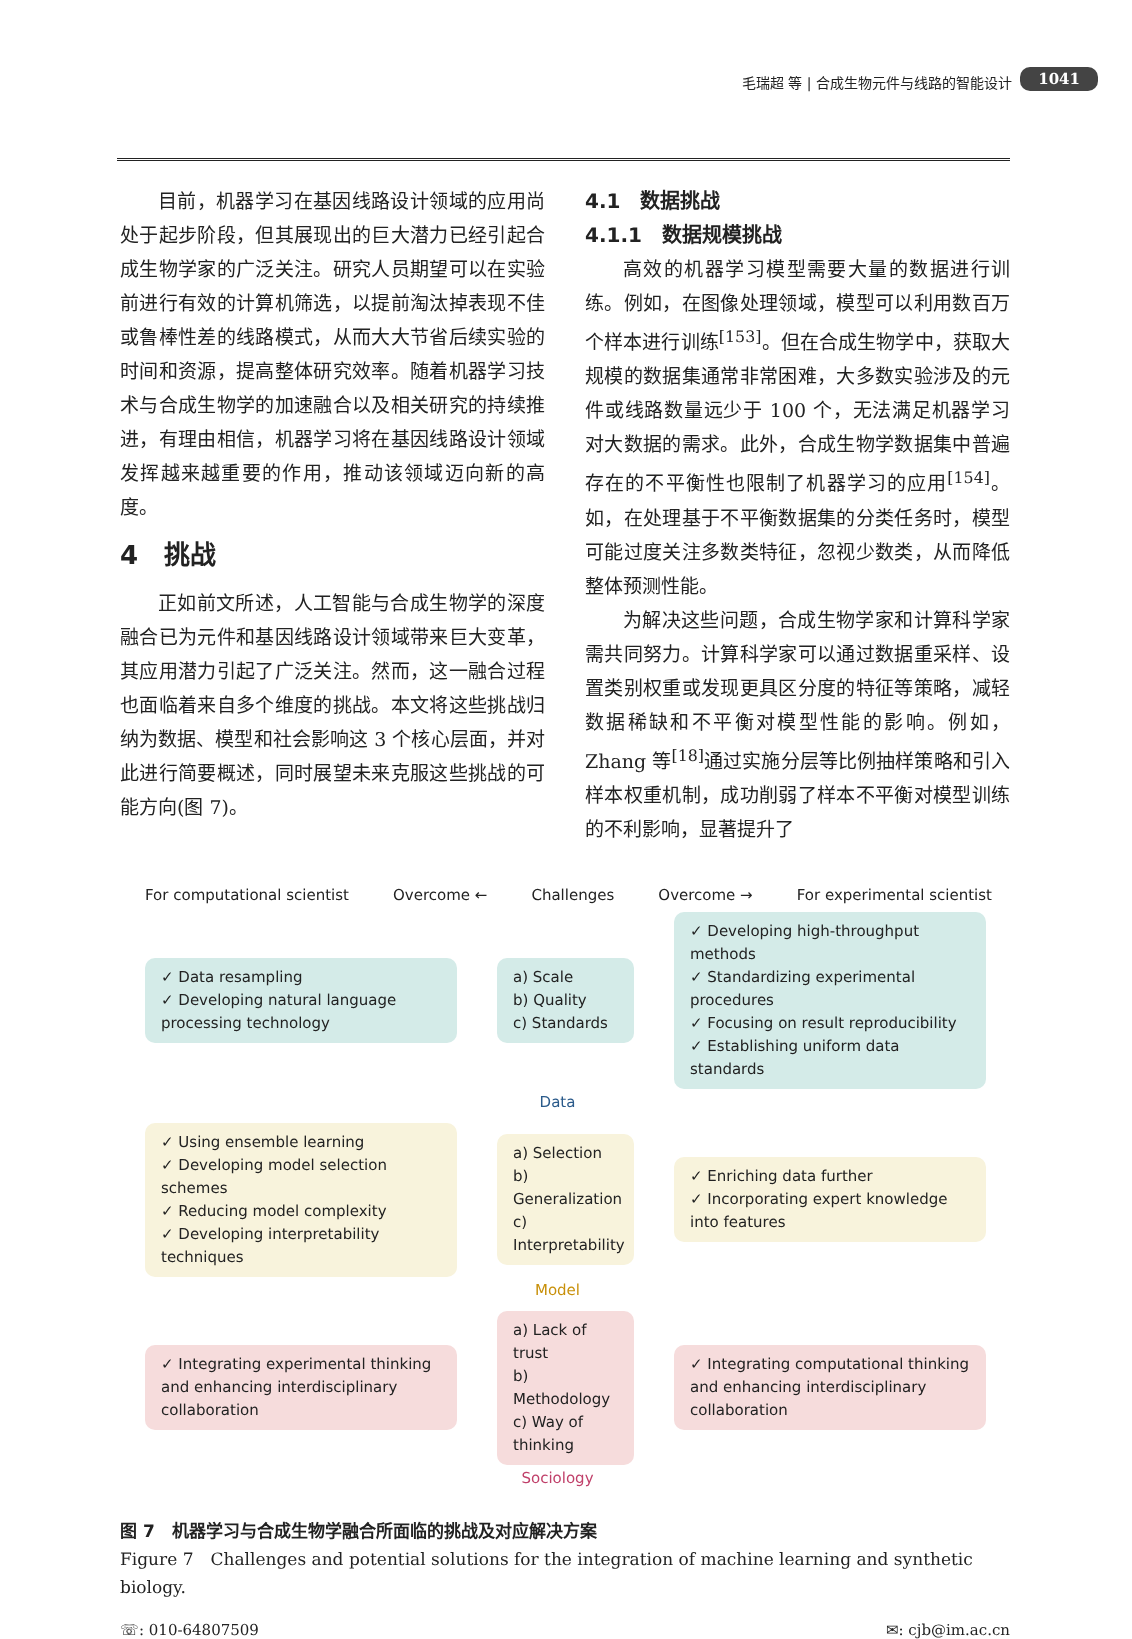毛瑞超 等 | 合成生物元件与线路的智能设计 1041
目前，机器学习在基因线路设计领域的应用尚处于起步阶段，但其展现出的巨大潜力已经引起合成生物学家的广泛关注。研究人员期望可以在实验前进行有效的计算机筛选，以提前淘汰掉表现不佳或鲁棒性差的线路模式，从而大大节省后续实验的时间和资源，提高整体研究效率。随着机器学习技术与合成生物学的加速融合以及相关研究的持续推进，有理由相信，机器学习将在基因线路设计领域发挥越来越重要的作用，推动该领域迈向新的高度。
4　挑战
正如前文所述，人工智能与合成生物学的深度融合已为元件和基因线路设计领域带来巨大变革，其应用潜力引起了广泛关注。然而，这一融合过程也面临着来自多个维度的挑战。本文将这些挑战归纳为数据、模型和社会影响这 3 个核心层面，并对此进行简要概述，同时展望未来克服这些挑战的可能方向(图 7)。
4.1　数据挑战
4.1.1　数据规模挑战
高效的机器学习模型需要大量的数据进行训练。例如，在图像处理领域，模型可以利用数百万个样本进行训练<sup>[153]</sup>。但在合成生物学中，获取大规模的数据集通常非常困难，大多数实验涉及的元件或线路数量远少于 100 个，无法满足机器学习对大数据的需求。此外，合成生物学数据集中普遍存在的不平衡性也限制了机器学习的应用<sup>[154]</sup>。如，在处理基于不平衡数据集的分类任务时，模型可能过度关注多数类特征，忽视少数类，从而降低整体预测性能。
为解决这些问题，合成生物学家和计算科学家需共同努力。计算科学家可以通过数据重采样、设置类别权重或发现更具区分度的特征等策略，减轻数据稀缺和不平衡对模型性能的影响。例如，Zhang 等<sup>[18]</sup>通过实施分层等比例抽样策略和引入样本权重机制，成功削弱了样本不平衡对模型训练的不利影响，显著提升了
For computational scientist Overcome ← Challenges Overcome → For experimental scientist
✓ Data resampling
✓ Developing natural language processing technology
a) Scale
b) Quality
c) Standards
✓ Developing high-throughput methods
✓ Standardizing experimental procedures
✓ Focusing on result reproducibility
✓ Establishing uniform data standards
Data
✓ Using ensemble learning
✓ Developing model selection schemes
✓ Reducing model complexity
✓ Developing interpretability techniques
a) Selection
b) Generalization
c) Interpretability
✓ Enriching data further
✓ Incorporating expert knowledge into features
Model
✓ Integrating experimental thinking and enhancing interdisciplinary collaboration
a) Lack of trust
b) Methodology
c) Way of thinking
✓ Integrating computational thinking and enhancing interdisciplinary collaboration
Sociology
图 7　机器学习与合成生物学融合所面临的挑战及对应解决方案
Figure 7　Challenges and potential solutions for the integration of machine learning and synthetic biology.
☏: 010-64807509 ✉: cjb@im.ac.cn